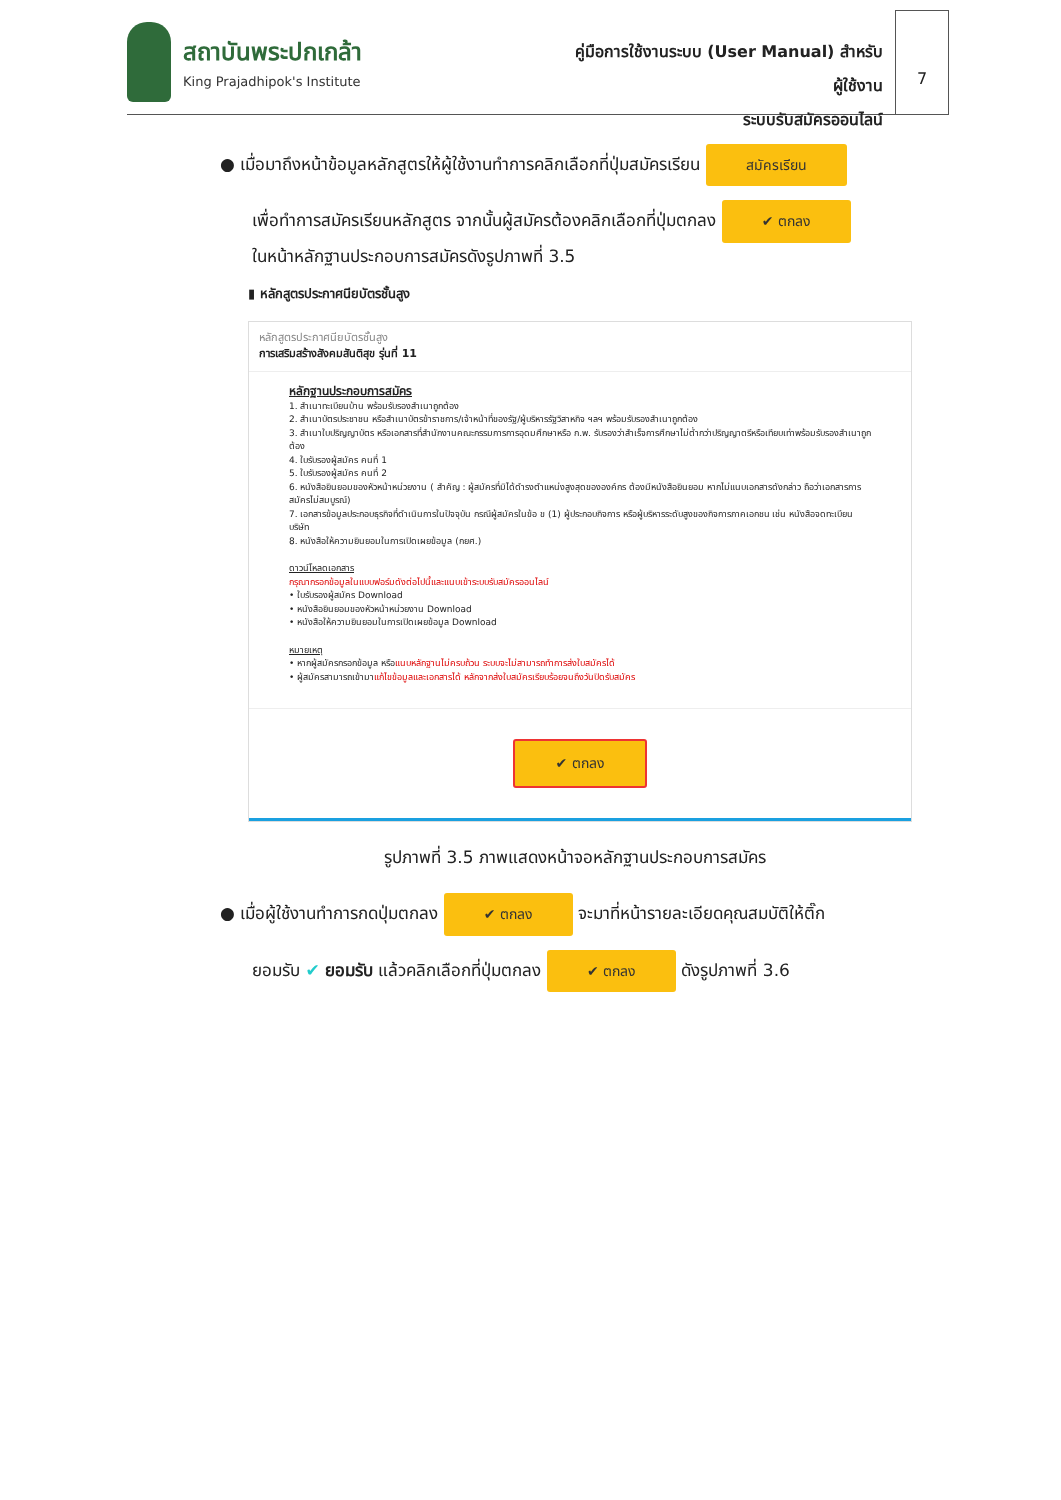สถาบันพระปกเกล้า
King Prajadhipok's Institute
คู่มือการใช้งานระบบ (User Manual) สำหรับผู้ใช้งาน
ระบบรับสมัครออนไลน์
7
● เมื่อมาถึงหน้าข้อมูลหลักสูตรให้ผู้ใช้งานทำการคลิกเลือกที่ปุ่มสมัครเรียน สมัครเรียน
เพื่อทำการสมัครเรียนหลักสูตร จากนั้นผู้สมัครต้องคลิกเลือกที่ปุ่มตกลง ✔ ตกลง
ในหน้าหลักฐานประกอบการสมัครดังรูปภาพที่ 3.5
▮ หลักสูตรประกาศนียบัตรชั้นสูง
หลักสูตรประกาศนียบัตรชั้นสูง
การเสริมสร้างสังคมสันติสุข รุ่นที่ 11
หลักฐานประกอบการสมัคร
1. สำเนาทะเบียนบ้าน พร้อมรับรองสำเนาถูกต้อง
2. สำเนาบัตรประชาชน หรือสำเนาบัตรข้าราชการ/เจ้าหน้าที่ของรัฐ/ผู้บริหารรัฐวิสาหกิจ ฯลฯ พร้อมรับรองสำเนาถูกต้อง
3. สำเนาใบปริญญาบัตร หรือเอกสารที่สำนักงานคณะกรรมการการอุดมศึกษาหรือ ก.พ. รับรองว่าสำเร็จการศึกษาไม่ต่ำกว่าปริญญาตรีหรือเทียบเท่าพร้อมรับรองสำเนาถูกต้อง
4. ใบรับรองผู้สมัคร คนที่ 1
5. ใบรับรองผู้สมัคร คนที่ 2
6. หนังสือยินยอมของหัวหน้าหน่วยงาน ( สำคัญ : ผู้สมัครที่มิได้ดำรงตำแหน่งสูงสุดขององค์กร ต้องมีหนังสือยินยอม หากไม่แนบเอกสารดังกล่าว ถือว่าเอกสารการสมัครไม่สมบูรณ์)
7. เอกสารข้อมูลประกอบธุรกิจที่ดำเนินการในปัจจุบัน กรณีผู้สมัครในข้อ ข (1) ผู้ประกอบกิจการ หรือผู้บริหารระดับสูงของกิจการภาคเอกชน เช่น หนังสือจดทะเบียนบริษัท
8. หนังสือให้ความยินยอมในการเปิดเผยข้อมูล (กยศ.)
ดาวน์โหลดเอกสาร
กรุณากรอกข้อมูลในแบบฟอร์มดังต่อไปนี้และแนบเข้าระบบรับสมัครออนไลน์
• ใบรับรองผู้สมัคร Download
• หนังสือยินยอมของหัวหน้าหน่วยงาน Download
• หนังสือให้ความยินยอมในการเปิดเผยข้อมูล Download
หมายเหตุ
• หากผู้สมัครกรอกข้อมูล หรือแนบหลักฐานไม่ครบถ้วน ระบบจะไม่สามารถทำการส่งใบสมัครได้
• ผู้สมัครสามารถเข้ามาแก้ไขข้อมูลและเอกสารได้ หลักจากส่งใบสมัครเรียบร้อยจนถึงวันปิดรับสมัคร
✔ ตกลง
รูปภาพที่ 3.5 ภาพแสดงหน้าจอหลักฐานประกอบการสมัคร
● เมื่อผู้ใช้งานทำการกดปุ่มตกลง ✔ ตกลง จะมาที่หน้ารายละเอียดคุณสมบัติให้ติ๊ก
ยอมรับ ✔ ยอมรับ แล้วคลิกเลือกที่ปุ่มตกลง ✔ ตกลง ดังรูปภาพที่ 3.6